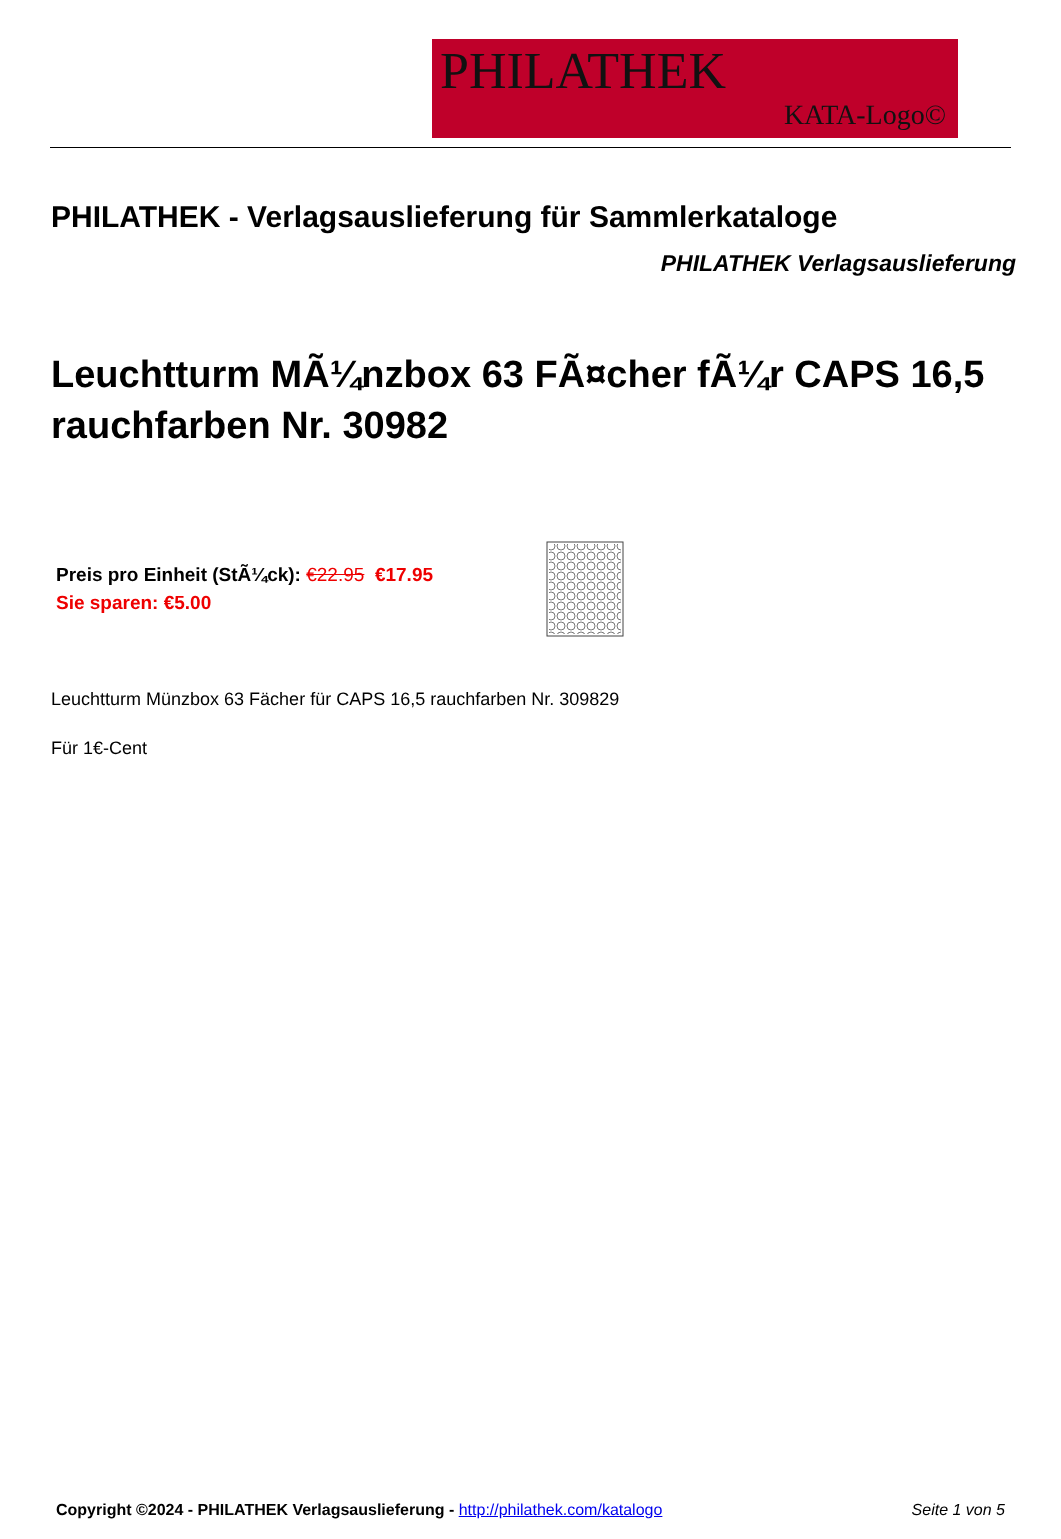PHILATHEK
KATA-Logo©
PHILATHEK - Verlagsauslieferung für Sammlerkataloge
PHILATHEK Verlagsauslieferung
Leuchtturm MÃ¼nzbox 63 FÃ¤cher fÃ¼r CAPS 16,5 rauchfarben Nr. 30982
Preis pro Einheit (StÃ¼ck): €22.95 €17.95
Sie sparen: €5.00
Leuchtturm Münzbox 63 Fächer für CAPS 16,5 rauchfarben Nr. 309829
Für 1€-Cent
Copyright ©2024 - PHILATHEK Verlagsauslieferung - http://philathek.com/katalogo Seite 1 von 5